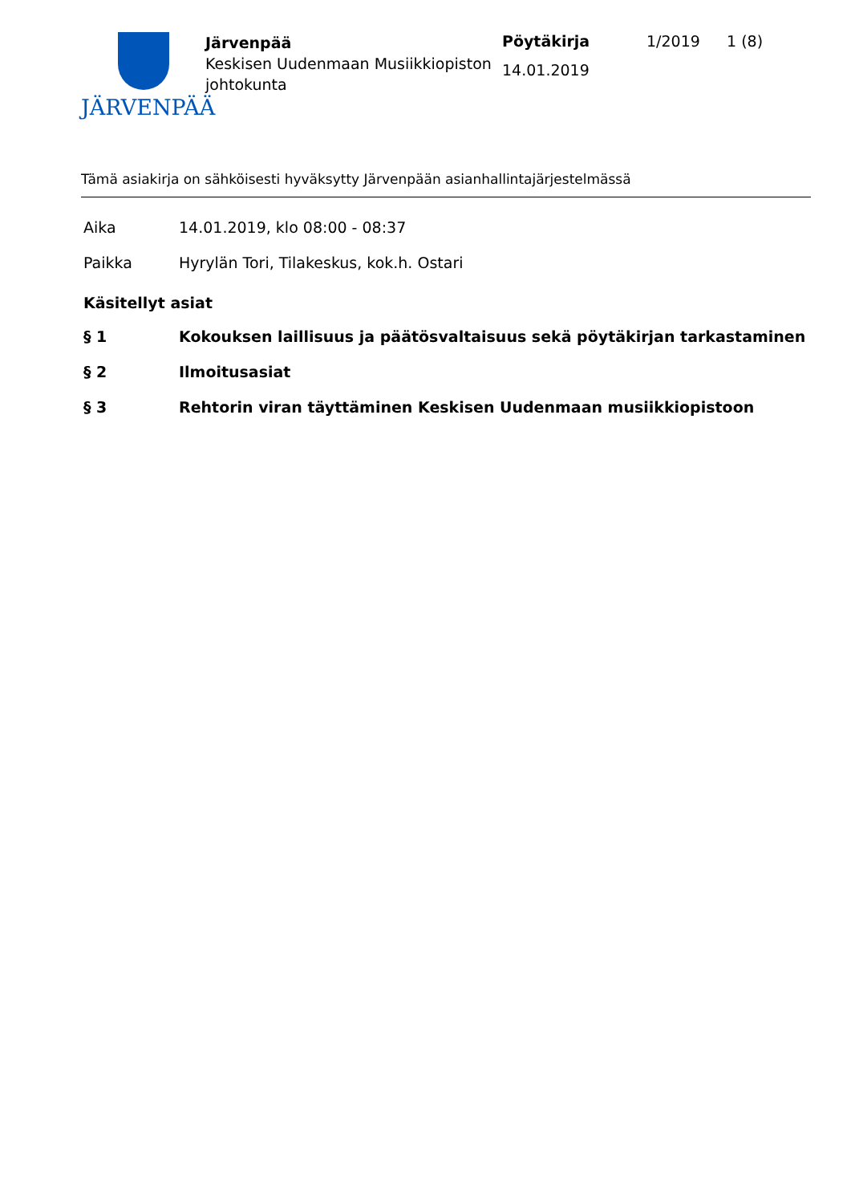JÄRVENPÄÄ
Järvenpää
Keskisen Uudenmaan Musiikkiopiston johtokunta
Pöytäkirja
14.01.2019
1/2019 1 (8)
Tämä asiakirja on sähköisesti hyväksytty Järvenpään asianhallintajärjestelmässä
| Aika | 14.01.2019, klo 08:00 - 08:37 |
| Paikka | Hyrylän Tori, Tilakeskus, kok.h. Ostari |
Käsitellyt asiat
| § 1 | Kokouksen laillisuus ja päätösvaltaisuus sekä pöytäkirjan tarkastaminen |
| § 2 | Ilmoitusasiat |
| § 3 | Rehtorin viran täyttäminen Keskisen Uudenmaan musiikkiopistoon |